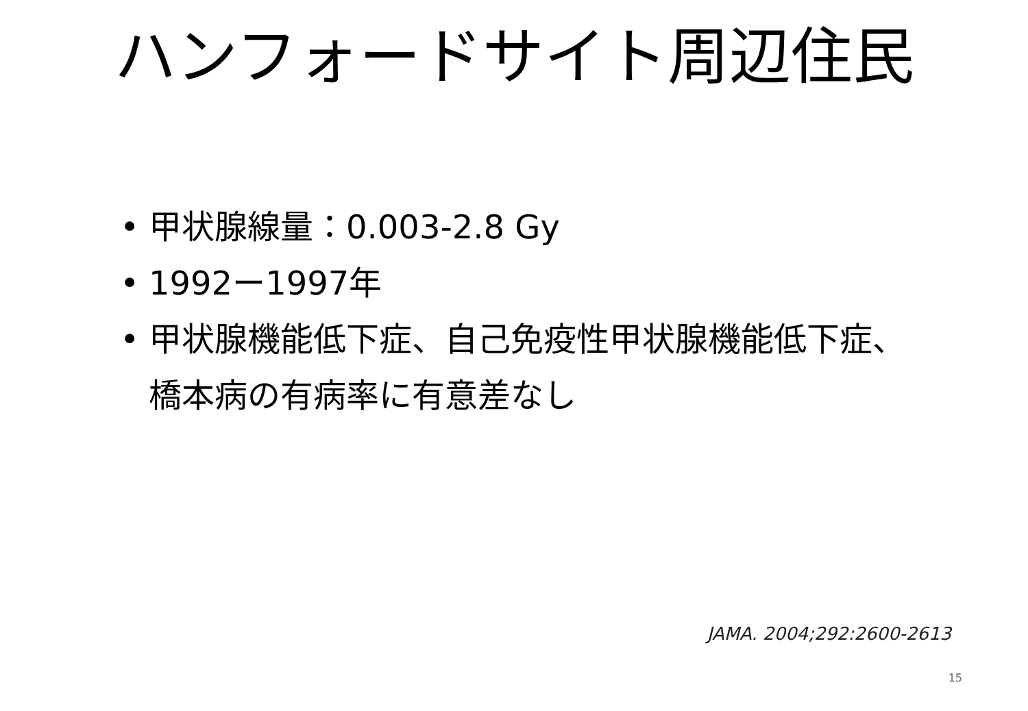ハンフォードサイト周辺住民
• 甲状腺線量：0.003-2.8 Gy
• 1992ー1997年
• 甲状腺機能低下症、自己免疫性甲状腺機能低下症、橋本病の有病率に有意差なし
JAMA. 2004;292:2600-2613
15